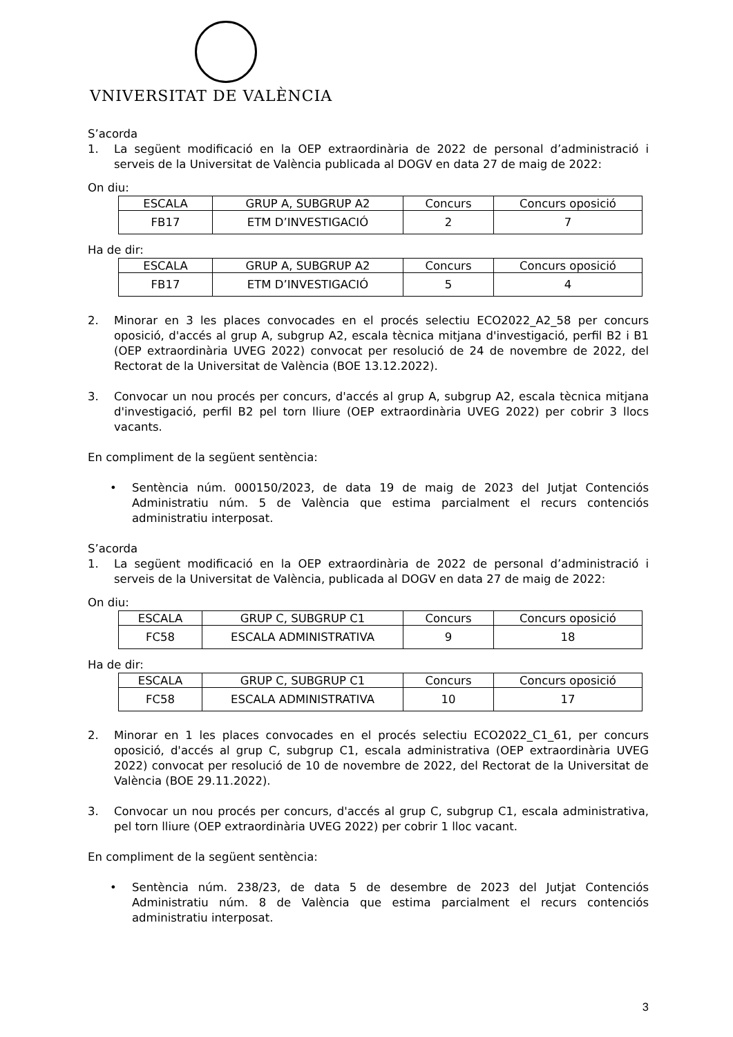VNIVERSITAT DE VALÈNCIA
S’acorda
1. La següent modificació en la OEP extraordinària de 2022 de personal d’administració i serveis de la Universitat de València publicada al DOGV en data 27 de maig de 2022:
On diu:
| ESCALA | GRUP A, SUBGRUP A2 | Concurs | Concurs oposició |
| FB17 | ETM D’INVESTIGACIÓ | 2 | 7 |
Ha de dir:
| ESCALA | GRUP A, SUBGRUP A2 | Concurs | Concurs oposició |
| FB17 | ETM D’INVESTIGACIÓ | 5 | 4 |
2. Minorar en 3 les places convocades en el procés selectiu ECO2022_A2_58 per concurs oposició, d'accés al grup A, subgrup A2, escala tècnica mitjana d'investigació, perfil B2 i B1 (OEP extraordinària UVEG 2022) convocat per resolució de 24 de novembre de 2022, del Rectorat de la Universitat de València (BOE 13.12.2022).
3. Convocar un nou procés per concurs, d'accés al grup A, subgrup A2, escala tècnica mitjana d'investigació, perfil B2 pel torn lliure (OEP extraordinària UVEG 2022) per cobrir 3 llocs vacants.
En compliment de la següent sentència:
• Sentència núm. 000150/2023, de data 19 de maig de 2023 del Jutjat Contenciós Administratiu núm. 5 de València que estima parcialment el recurs contenciós administratiu interposat.
S’acorda
1. La següent modificació en la OEP extraordinària de 2022 de personal d’administració i serveis de la Universitat de València, publicada al DOGV en data 27 de maig de 2022:
On diu:
| ESCALA | GRUP C, SUBGRUP C1 | Concurs | Concurs oposició |
| FC58 | ESCALA ADMINISTRATIVA | 9 | 18 |
Ha de dir:
| ESCALA | GRUP C, SUBGRUP C1 | Concurs | Concurs oposició |
| FC58 | ESCALA ADMINISTRATIVA | 10 | 17 |
2. Minorar en 1 les places convocades en el procés selectiu ECO2022_C1_61, per concurs oposició, d'accés al grup C, subgrup C1, escala administrativa (OEP extraordinària UVEG 2022) convocat per resolució de 10 de novembre de 2022, del Rectorat de la Universitat de València (BOE 29.11.2022).
3. Convocar un nou procés per concurs, d'accés al grup C, subgrup C1, escala administrativa, pel torn lliure (OEP extraordinària UVEG 2022) per cobrir 1 lloc vacant.
En compliment de la següent sentència:
• Sentència núm. 238/23, de data 5 de desembre de 2023 del Jutjat Contenciós Administratiu núm. 8 de València que estima parcialment el recurs contenciós administratiu interposat.
3